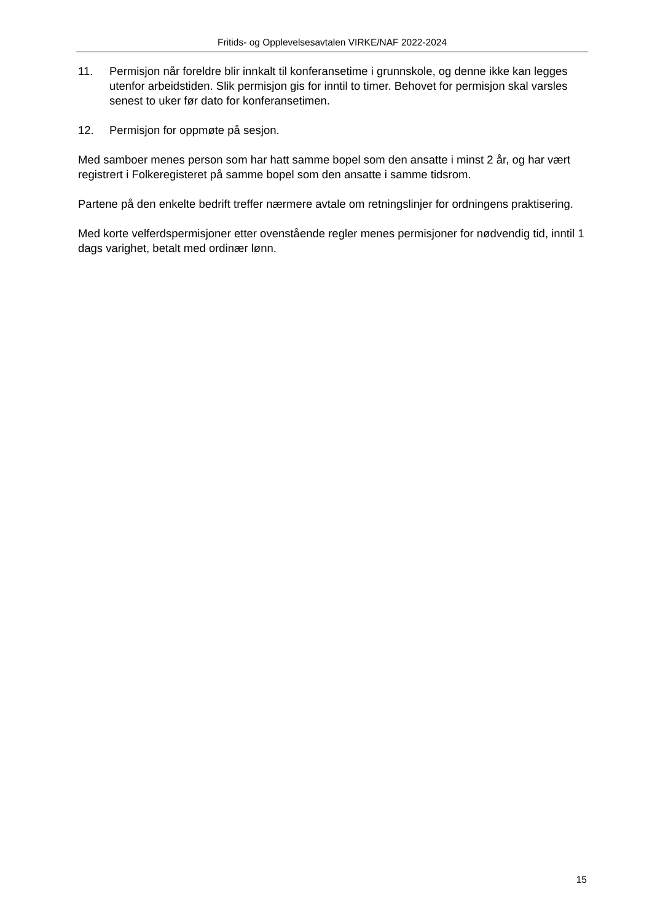Fritids- og Opplevelsesavtalen VIRKE/NAF 2022-2024
11. Permisjon når foreldre blir innkalt til konferansetime i grunnskole, og denne ikke kan legges utenfor arbeidstiden. Slik permisjon gis for inntil to timer. Behovet for permisjon skal varsles senest to uker før dato for konferansetimen.
12. Permisjon for oppmøte på sesjon.
Med samboer menes person som har hatt samme bopel som den ansatte i minst 2 år, og har vært registrert i Folkeregisteret på samme bopel som den ansatte i samme tidsrom.
Partene på den enkelte bedrift treffer nærmere avtale om retningslinjer for ordningens praktisering.
Med korte velferdspermisjoner etter ovenstående regler menes permisjoner for nødvendig tid, inntil 1 dags varighet, betalt med ordinær lønn.
15